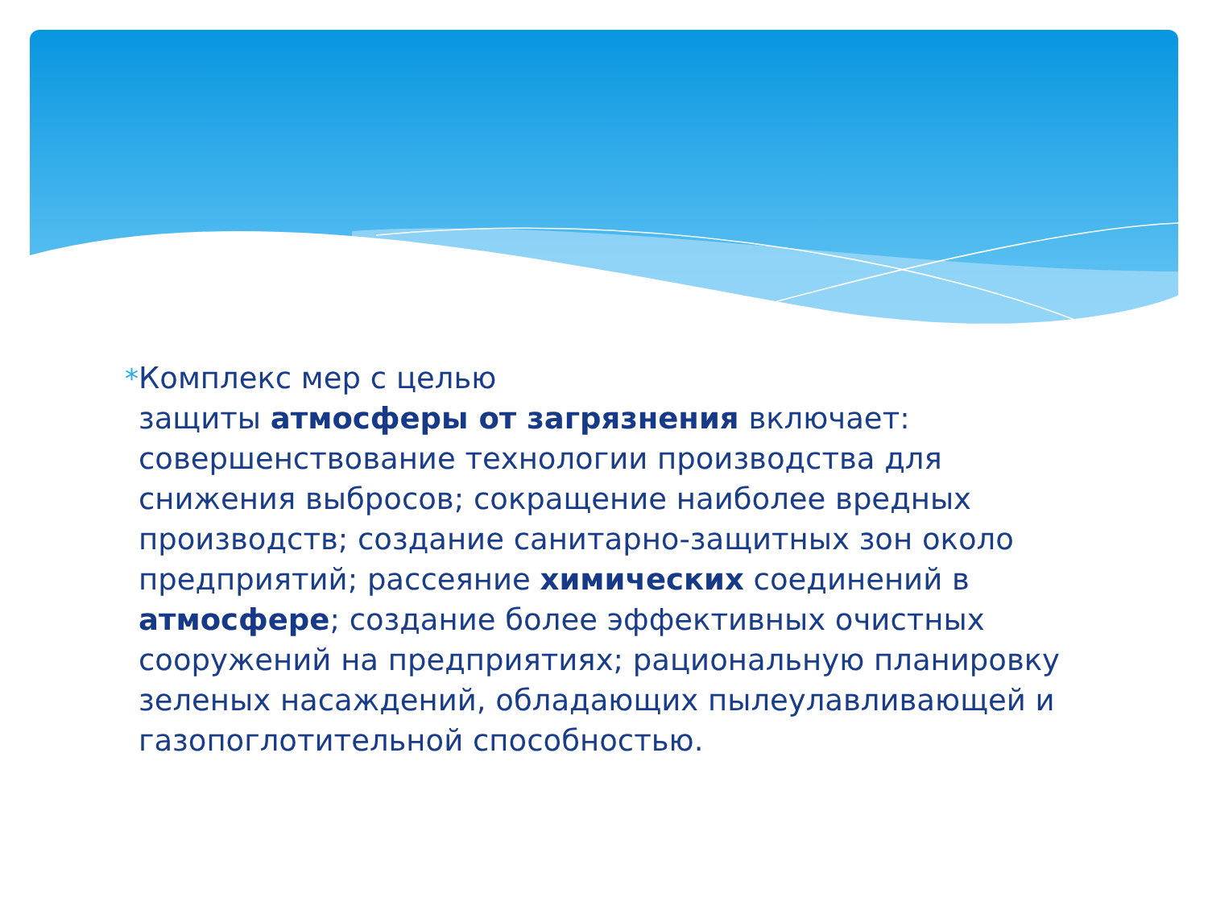* Комплекс мер с целью
защиты атмосферы от загрязнения включает: совершенствование технологии производства для снижения выбросов; сокращение наиболее вредных производств; создание санитарно-защитных зон около предприятий; рассеяние химических соединений в атмосфере; создание более эффективных очистных сооружений на предприятиях; рациональную планировку зеленых насаждений, обладающих пылеулавливающей и газопоглотительной способностью.